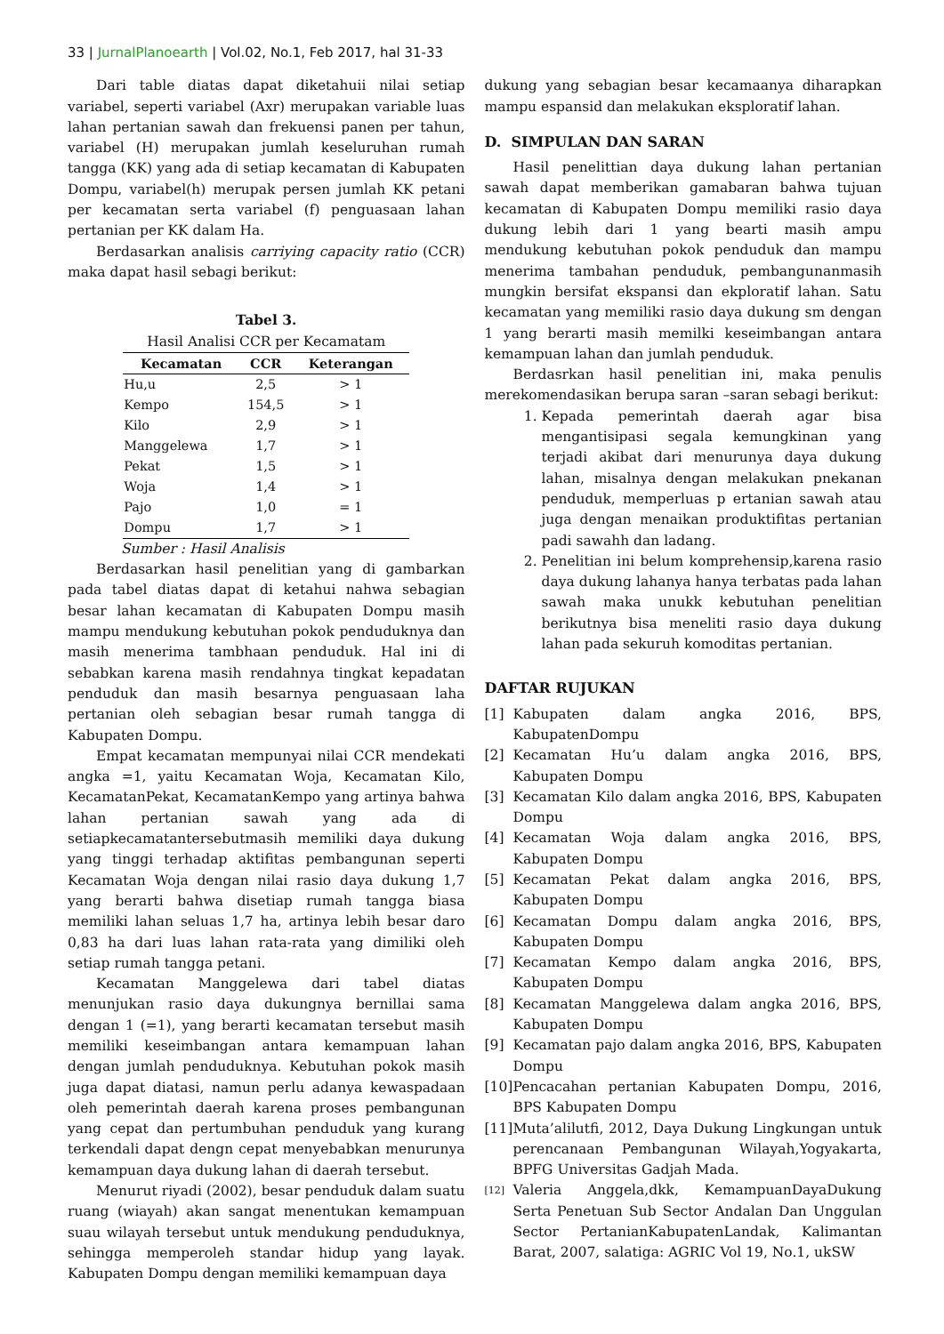33 | JurnalPlanoearth | Vol.02, No.1, Feb 2017, hal 31-33
Dari table diatas dapat diketahuii nilai setiap variabel, seperti variabel (Axr) merupakan variable luas lahan pertanian sawah dan frekuensi panen per tahun, variabel (H) merupakan jumlah keseluruhan rumah tangga (KK) yang ada di setiap kecamatan di Kabupaten Dompu, variabel(h) merupak persen jumlah KK petani per kecamatan serta variabel (f) penguasaan lahan pertanian per KK dalam Ha.
Berdasarkan analisis carriying capacity ratio (CCR) maka dapat hasil sebagi berikut:
Tabel 3.
Hasil Analisi CCR per Kecamatam
| Kecamatan | CCR | Keterangan |
| --- | --- | --- |
| Hu,u | 2,5 | > 1 |
| Kempo | 154,5 | > 1 |
| Kilo | 2,9 | > 1 |
| Manggelewa | 1,7 | > 1 |
| Pekat | 1,5 | > 1 |
| Woja | 1,4 | > 1 |
| Pajo | 1,0 | = 1 |
| Dompu | 1,7 | > 1 |
Sumber : Hasil Analisis
Berdasarkan hasil penelitian yang di gambarkan pada tabel diatas dapat di ketahui nahwa sebagian besar lahan kecamatan di Kabupaten Dompu masih mampu mendukung kebutuhan pokok penduduknya dan masih menerima tambhaan penduduk. Hal ini di sebabkan karena masih rendahnya tingkat kepadatan penduduk dan masih besarnya penguasaan laha pertanian oleh sebagian besar rumah tangga di Kabupaten Dompu.
Empat kecamatan mempunyai nilai CCR mendekati angka =1, yaitu Kecamatan Woja, Kecamatan Kilo, KecamatanPekat, KecamatanKempo yang artinya bahwa lahan pertanian sawah yang ada di setiapkecamatantersebutmasih memiliki daya dukung yang tinggi terhadap aktifitas pembangunan seperti Kecamatan Woja dengan nilai rasio daya dukung 1,7 yang berarti bahwa disetiap rumah tangga biasa memiliki lahan seluas 1,7 ha, artinya lebih besar daro 0,83 ha dari luas lahan rata-rata yang dimiliki oleh setiap rumah tangga petani.
Kecamatan Manggelewa dari tabel diatas menunjukan rasio daya dukungnya bernillai sama dengan 1 (=1), yang berarti kecamatan tersebut masih memiliki keseimbangan antara kemampuan lahan dengan jumlah penduduknya. Kebutuhan pokok masih juga dapat diatasi, namun perlu adanya kewaspadaan oleh pemerintah daerah karena proses pembangunan yang cepat dan pertumbuhan penduduk yang kurang terkendali dapat dengn cepat menyebabkan menurunya kemampuan daya dukung lahan di daerah tersebut.
Menurut riyadi (2002), besar penduduk dalam suatu ruang (wiayah) akan sangat menentukan kemampuan suau wilayah tersebut untuk mendukung penduduknya, sehingga memperoleh standar hidup yang layak. Kabupaten Dompu dengan memiliki kemampuan daya
dukung yang sebagian besar kecamaanya diharapkan mampu espansid dan melakukan eksploratif lahan.
D. SIMPULAN DAN SARAN
Hasil penelittian daya dukung lahan pertanian sawah dapat memberikan gamabaran bahwa tujuan kecamatan di Kabupaten Dompu memiliki rasio daya dukung lebih dari 1 yang bearti masih ampu mendukung kebutuhan pokok penduduk dan mampu menerima tambahan penduduk, pembangunanmasih mungkin bersifat ekspansi dan ekploratif lahan. Satu kecamatan yang memiliki rasio daya dukung sm dengan 1 yang berarti masih memilki keseimbangan antara kemampuan lahan dan jumlah penduduk.
Berdasrkan hasil penelitian ini, maka penulis merekomendasikan berupa saran –saran sebagi berikut:
1. Kepada pemerintah daerah agar bisa mengantisipasi segala kemungkinan yang terjadi akibat dari menurunya daya dukung lahan, misalnya dengan melakukan pnekanan penduduk, memperluas p ertanian sawah atau juga dengan menaikan produktifitas pertanian padi sawahh dan ladang.
2. Penelitian ini belum komprehensip,karena rasio daya dukung lahanya hanya terbatas pada lahan sawah maka unukk kebutuhan penelitian berikutnya bisa meneliti rasio daya dukung lahan pada sekuruh komoditas pertanian.
DAFTAR RUJUKAN
[1] Kabupaten dalam angka 2016, BPS, KabupatenDompu
[2] Kecamatan Hu’u dalam angka 2016, BPS, Kabupaten Dompu
[3] Kecamatan Kilo dalam angka 2016, BPS, Kabupaten Dompu
[4] Kecamatan Woja dalam angka 2016, BPS, Kabupaten Dompu
[5] Kecamatan Pekat dalam angka 2016, BPS, Kabupaten Dompu
[6] Kecamatan Dompu dalam angka 2016, BPS, Kabupaten Dompu
[7] Kecamatan Kempo dalam angka 2016, BPS, Kabupaten Dompu
[8] Kecamatan Manggelewa dalam angka 2016, BPS, Kabupaten Dompu
[9] Kecamatan pajo dalam angka 2016, BPS, Kabupaten Dompu
[10] Pencacahan pertanian Kabupaten Dompu, 2016, BPS Kabupaten Dompu
[11] Muta’alilutfi, 2012, Daya Dukung Lingkungan untuk perencanaan Pembangunan Wilayah,Yogyakarta, BPFG Universitas Gadjah Mada.
[12] Valeria Anggela,dkk, KemampuanDayaDukung Serta Penetuan Sub Sector Andalan Dan Unggulan Sector PertanianKabupatenLandak, Kalimantan Barat, 2007, salatiga: AGRIC Vol 19, No.1, ukSW